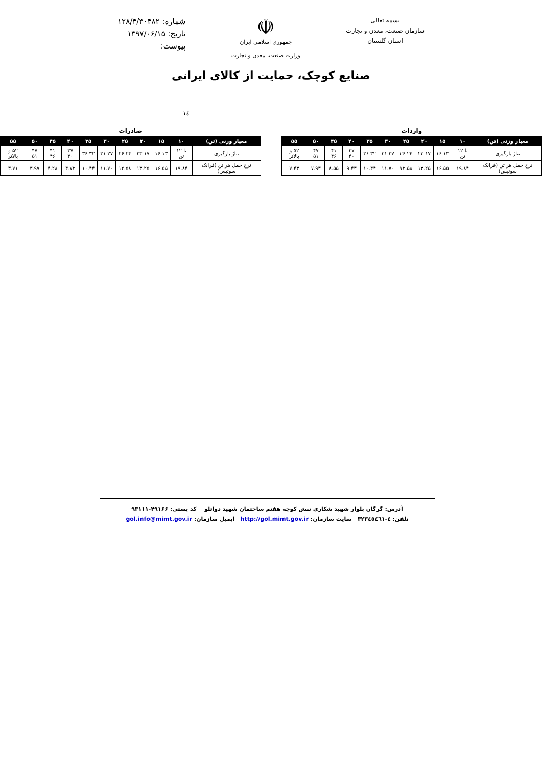بسمه تعالی
سازمان صنعت، معدن و تجارت
استان گلستان
☫
جمهوری اسلامی ایران
وزارت صنعت، معدن و تجارت
شماره: ۱۲۸/۴/۳۰۴۸۲
تاریخ: ۱۳۹۷/۰۶/۱۵
پیوست:
صنایع کوچک، حمایت از کالای ایرانی
۱٤
واردات
| معیار وزنی (تن) | ۱۰ | ۱۵ | ۲۰ | ۲۵ | ۳۰ | ۳۵ | ۴۰ | ۴۵ | ۵۰ | ۵۵ |
| --- | --- | --- | --- | --- | --- | --- | --- | --- | --- | --- |
| تناژ بارگیری | تا ۱۲ تن | ۱۳ ۱۶ | ۱۷ ۲۳ | ۲۴ ۲۶ | ۲۷ ۳۱ | ۳۲ ۳۶ | ۳۷ ۴۰ | ۴۱ ۴۶ | ۴۷ ۵۱ | ۵۲ و بالاتر |
| نرخ حمل هر تن (فرانک سوئیس) | ۱۹.۸۴ | ۱۶.۵۵ | ۱۳.۲۵ | ۱۲.۵۸ | ۱۱.۷۰ | ۱۰.۴۴ | ۹.۴۳ | ۸.۵۵ | ۷.۹۳ | ۷.۴۳ |
صادرات
| معیار وزنی (تن) | ۱۰ | ۱۵ | ۲۰ | ۲۵ | ۳۰ | ۳۵ | ۴۰ | ۴۵ | ۵۰ | ۵۵ |
| --- | --- | --- | --- | --- | --- | --- | --- | --- | --- | --- |
| تناژ بارگیری | تا ۱۲ تن | ۱۳ ۱۶ | ۱۷ ۲۳ | ۲۴ ۲۶ | ۲۷ ۳۱ | ۳۲ ۳۶ | ۳۷ ۴۰ | ۴۱ ۴۶ | ۴۷ ۵۱ | ۵۲ و بالاتر |
| نرخ حمل هر تن (فرانک سوئیس) | ۱۹.۸۴ | ۱۶.۵۵ | ۱۳.۲۵ | ۱۲.۵۸ | ۱۱.۷۰ | ۱۰.۴۴ | ۴.۷۲ | ۴.۲۸ | ۳.۹۷ | ۳.۷۱ |
آدرس: گرگان بلوار شهید شکاری نبش کوچه هفتم ساختمان شهید دواتلو کد پستی: ۴۹۱۶۶-۹۳۱۱۱
تلفن: ٤-٣٢٣٤٥٤٦١ سایت سازمان: http://gol.mimt.gov.ir ایمیل سازمان: gol.info@mimt.gov.ir